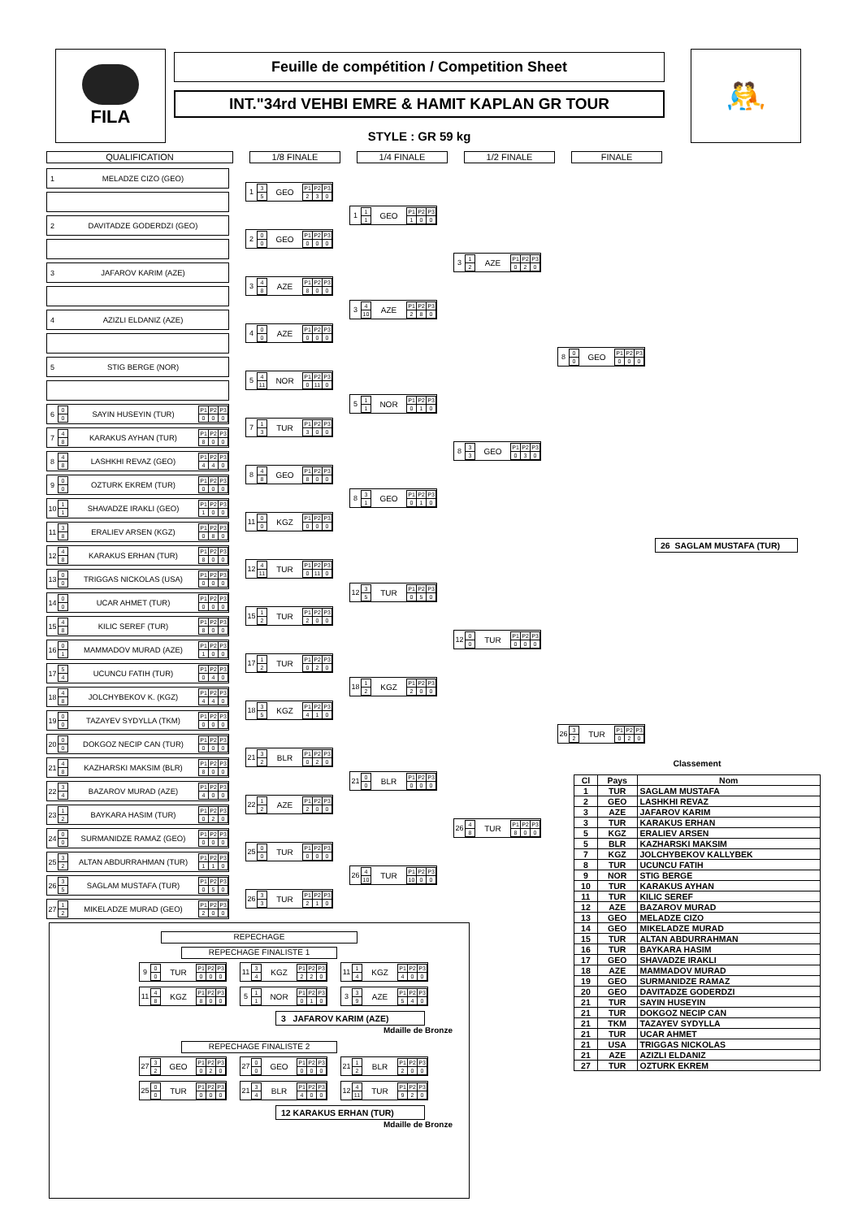FILA
Feuille de compétition / Competition Sheet
INT."34rd VEHBI EMRE & HAMIT KAPLAN GR TOUR
STYLE : GR 59 kg
🤼
QUALIFICATION 1/8 FINALE 1/4 FINALE 1/2 FINALE FINALE
1 MELADZE CIZO (GEO)
2 DAVITADZE GODERDZI (GEO)
3 JAFAROV KARIM (AZE)
4 AZIZLI ELDANIZ (AZE)
5 STIG BERGE (NOR)
6 0 0 SAYIN HUSEYIN (TUR)
| P1 | P2 | P3 |
| --- | --- | --- |
| 0 | 0 | 0 |
7 4 8 KARAKUS AYHAN (TUR)
| P1 | P2 | P3 |
| --- | --- | --- |
| 8 | 0 | 0 |
8 4 8 LASHKHI REVAZ (GEO)
| P1 | P2 | P3 |
| --- | --- | --- |
| 4 | 4 | 0 |
9 0 0 OZTURK EKREM (TUR)
| P1 | P2 | P3 |
| --- | --- | --- |
| 0 | 0 | 0 |
10 1 1 SHAVADZE IRAKLI (GEO)
| P1 | P2 | P3 |
| --- | --- | --- |
| 1 | 0 | 0 |
11 3 8 ERALIEV ARSEN (KGZ)
| P1 | P2 | P3 |
| --- | --- | --- |
| 0 | 8 | 0 |
12 4 8 KARAKUS ERHAN (TUR)
| P1 | P2 | P3 |
| --- | --- | --- |
| 8 | 0 | 0 |
13 0 0 TRIGGAS NICKOLAS (USA)
| P1 | P2 | P3 |
| --- | --- | --- |
| 0 | 0 | 0 |
14 0 0 UCAR AHMET (TUR)
| P1 | P2 | P3 |
| --- | --- | --- |
| 0 | 0 | 0 |
15 4 8 KILIC SEREF (TUR)
| P1 | P2 | P3 |
| --- | --- | --- |
| 8 | 0 | 0 |
16 0 1 MAMMADOV MURAD (AZE)
| P1 | P2 | P3 |
| --- | --- | --- |
| 1 | 0 | 0 |
17 5 4 UCUNCU FATIH (TUR)
| P1 | P2 | P3 |
| --- | --- | --- |
| 0 | 4 | 0 |
18 4 8 JOLCHYBEKOV K. (KGZ)
| P1 | P2 | P3 |
| --- | --- | --- |
| 4 | 4 | 0 |
19 0 0 TAZAYEV SYDYLLA (TKM)
| P1 | P2 | P3 |
| --- | --- | --- |
| 0 | 0 | 0 |
20 0 0 DOKGOZ NECIP CAN (TUR)
| P1 | P2 | P3 |
| --- | --- | --- |
| 0 | 0 | 0 |
21 4 8 KAZHARSKI MAKSIM (BLR)
| P1 | P2 | P3 |
| --- | --- | --- |
| 8 | 0 | 0 |
22 3 4 BAZAROV MURAD (AZE)
| P1 | P2 | P3 |
| --- | --- | --- |
| 4 | 0 | 0 |
23 1 2 BAYKARA HASIM (TUR)
| P1 | P2 | P3 |
| --- | --- | --- |
| 0 | 2 | 0 |
24 0 0 SURMANIDZE RAMAZ (GEO)
| P1 | P2 | P3 |
| --- | --- | --- |
| 0 | 0 | 0 |
25 3 2 ALTAN ABDURRAHMAN (TUR)
| P1 | P2 | P3 |
| --- | --- | --- |
| 1 | 1 | 0 |
26 3 5 SAGLAM MUSTAFA (TUR)
| P1 | P2 | P3 |
| --- | --- | --- |
| 0 | 5 | 0 |
27 1 2 MIKELADZE MURAD (GEO)
| P1 | P2 | P3 |
| --- | --- | --- |
| 2 | 0 | 0 |
1 3 5 GEO
| P1 | P2 | P3 |
| --- | --- | --- |
| 2 | 3 | 0 |
2 0 0 GEO
| P1 | P2 | P3 |
| --- | --- | --- |
| 0 | 0 | 0 |
3 4 8 AZE
| P1 | P2 | P3 |
| --- | --- | --- |
| 8 | 0 | 0 |
4 0 0 AZE
| P1 | P2 | P3 |
| --- | --- | --- |
| 0 | 0 | 0 |
5 4 11 NOR
| P1 | P2 | P3 |
| --- | --- | --- |
| 0 | 11 | 0 |
7 1 3 TUR
| P1 | P2 | P3 |
| --- | --- | --- |
| 3 | 0 | 0 |
8 4 8 GEO
| P1 | P2 | P3 |
| --- | --- | --- |
| 8 | 0 | 0 |
11 0 0 KGZ
| P1 | P2 | P3 |
| --- | --- | --- |
| 0 | 0 | 0 |
12 4 11 TUR
| P1 | P2 | P3 |
| --- | --- | --- |
| 0 | 11 | 0 |
15 1 2 TUR
| P1 | P2 | P3 |
| --- | --- | --- |
| 2 | 0 | 0 |
17 1 2 TUR
| P1 | P2 | P3 |
| --- | --- | --- |
| 0 | 2 | 0 |
18 3 5 KGZ
| P1 | P2 | P3 |
| --- | --- | --- |
| 4 | 1 | 0 |
21 3 2 BLR
| P1 | P2 | P3 |
| --- | --- | --- |
| 0 | 2 | 0 |
22 1 2 AZE
| P1 | P2 | P3 |
| --- | --- | --- |
| 2 | 0 | 0 |
25 0 0 TUR
| P1 | P2 | P3 |
| --- | --- | --- |
| 0 | 0 | 0 |
26 3 3 TUR
| P1 | P2 | P3 |
| --- | --- | --- |
| 2 | 1 | 0 |
1 1 1 GEO
| P1 | P2 | P3 |
| --- | --- | --- |
| 1 | 0 | 0 |
3 4 10 AZE
| P1 | P2 | P3 |
| --- | --- | --- |
| 2 | 8 | 0 |
5 1 1 NOR
| P1 | P2 | P3 |
| --- | --- | --- |
| 0 | 1 | 0 |
8 3 1 GEO
| P1 | P2 | P3 |
| --- | --- | --- |
| 0 | 1 | 0 |
12 3 5 TUR
| P1 | P2 | P3 |
| --- | --- | --- |
| 0 | 5 | 0 |
18 1 2 KGZ
| P1 | P2 | P3 |
| --- | --- | --- |
| 2 | 0 | 0 |
21 0 0 BLR
| P1 | P2 | P3 |
| --- | --- | --- |
| 0 | 0 | 0 |
26 4 10 TUR
| P1 | P2 | P3 |
| --- | --- | --- |
| 10 | 0 | 0 |
3 1 2 AZE
| P1 | P2 | P3 |
| --- | --- | --- |
| 0 | 2 | 0 |
8 3 3 GEO
| P1 | P2 | P3 |
| --- | --- | --- |
| 0 | 3 | 0 |
12 0 0 TUR
| P1 | P2 | P3 |
| --- | --- | --- |
| 0 | 0 | 0 |
26 4 8 TUR
| P1 | P2 | P3 |
| --- | --- | --- |
| 8 | 0 | 0 |
REPECHAGE
REPECHAGE FINALISTE 1
9 0 0 TUR
| P1 | P2 | P3 |
| --- | --- | --- |
| 0 | 0 | 0 |
11 4 8 KGZ
| P1 | P2 | P3 |
| --- | --- | --- |
| 8 | 0 | 0 |
11 3 4 KGZ
| P1 | P2 | P3 |
| --- | --- | --- |
| 2 | 2 | 0 |
5 1 1 NOR
| P1 | P2 | P3 |
| --- | --- | --- |
| 0 | 1 | 0 |
11 1 4 KGZ
| P1 | P2 | P3 |
| --- | --- | --- |
| 4 | 0 | 0 |
3 3 9 AZE
| P1 | P2 | P3 |
| --- | --- | --- |
| 5 | 4 | 0 |
3 JAFAROV KARIM (AZE)
Mdaille de Bronze
REPECHAGE FINALISTE 2
27 3 2 GEO
| P1 | P2 | P3 |
| --- | --- | --- |
| 0 | 2 | 0 |
25 0 0 TUR
| P1 | P2 | P3 |
| --- | --- | --- |
| 0 | 0 | 0 |
27 0 0 GEO
| P1 | P2 | P3 |
| --- | --- | --- |
| 0 | 0 | 0 |
21 3 4 BLR
| P1 | P2 | P3 |
| --- | --- | --- |
| 4 | 0 | 0 |
21 1 2 BLR
| P1 | P2 | P3 |
| --- | --- | --- |
| 2 | 0 | 0 |
12 4 11 TUR
| P1 | P2 | P3 |
| --- | --- | --- |
| 9 | 2 | 0 |
12 KARAKUS ERHAN (TUR)
Mdaille de Bronze
8 0 0 GEO
| P1 | P2 | P3 |
| --- | --- | --- |
| 0 | 0 | 0 |
26 3 2 TUR
| P1 | P2 | P3 |
| --- | --- | --- |
| 0 | 2 | 0 |
26 SAGLAM MUSTAFA (TUR)
Classement
| Cl | Pays | Nom |
| --- | --- | --- |
| 1 | TUR | SAGLAM MUSTAFA |
| 2 | GEO | LASHKHI REVAZ |
| 3 | AZE | JAFAROV KARIM |
| 3 | TUR | KARAKUS ERHAN |
| 5 | KGZ | ERALIEV ARSEN |
| 5 | BLR | KAZHARSKI MAKSIM |
| 7 | KGZ | JOLCHYBEKOV KALLYBEK |
| 8 | TUR | UCUNCU FATIH |
| 9 | NOR | STIG BERGE |
| 10 | TUR | KARAKUS AYHAN |
| 11 | TUR | KILIC SEREF |
| 12 | AZE | BAZAROV MURAD |
| 13 | GEO | MELADZE CIZO |
| 14 | GEO | MIKELADZE MURAD |
| 15 | TUR | ALTAN ABDURRAHMAN |
| 16 | TUR | BAYKARA HASIM |
| 17 | GEO | SHAVADZE IRAKLI |
| 18 | AZE | MAMMADOV MURAD |
| 19 | GEO | SURMANIDZE RAMAZ |
| 20 | GEO | DAVITADZE GODERDZI |
| 21 | TUR | SAYIN HUSEYIN |
| 21 | TUR | DOKGOZ NECIP CAN |
| 21 | TKM | TAZAYEV SYDYLLA |
| 21 | TUR | UCAR AHMET |
| 21 | USA | TRIGGAS NICKOLAS |
| 21 | AZE | AZIZLI ELDANIZ |
| 27 | TUR | OZTURK EKREM |